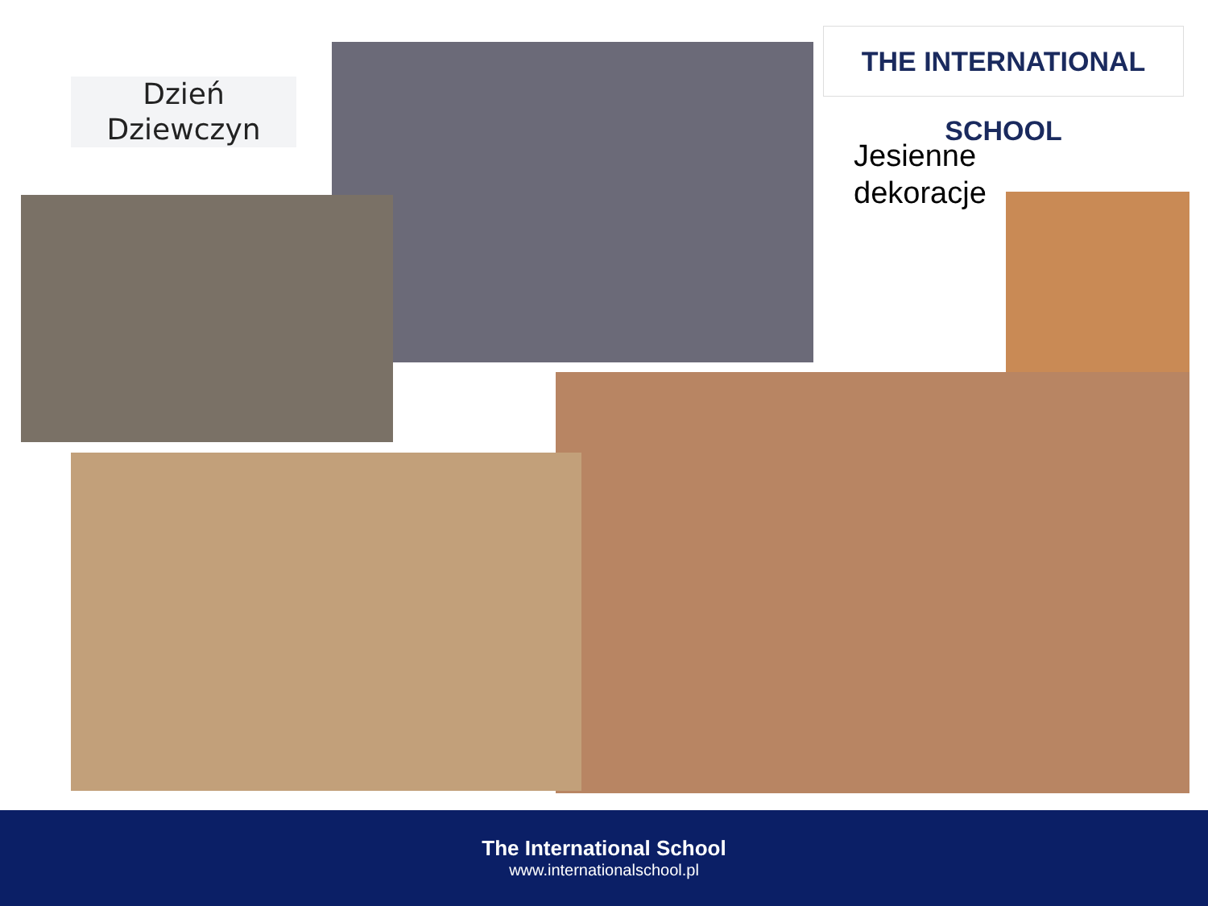Dzień
Dziewczyn
THE INTERNATIONAL SCHOOL
Jesienne
dekoracje
The International School
www.internationalschool.pl